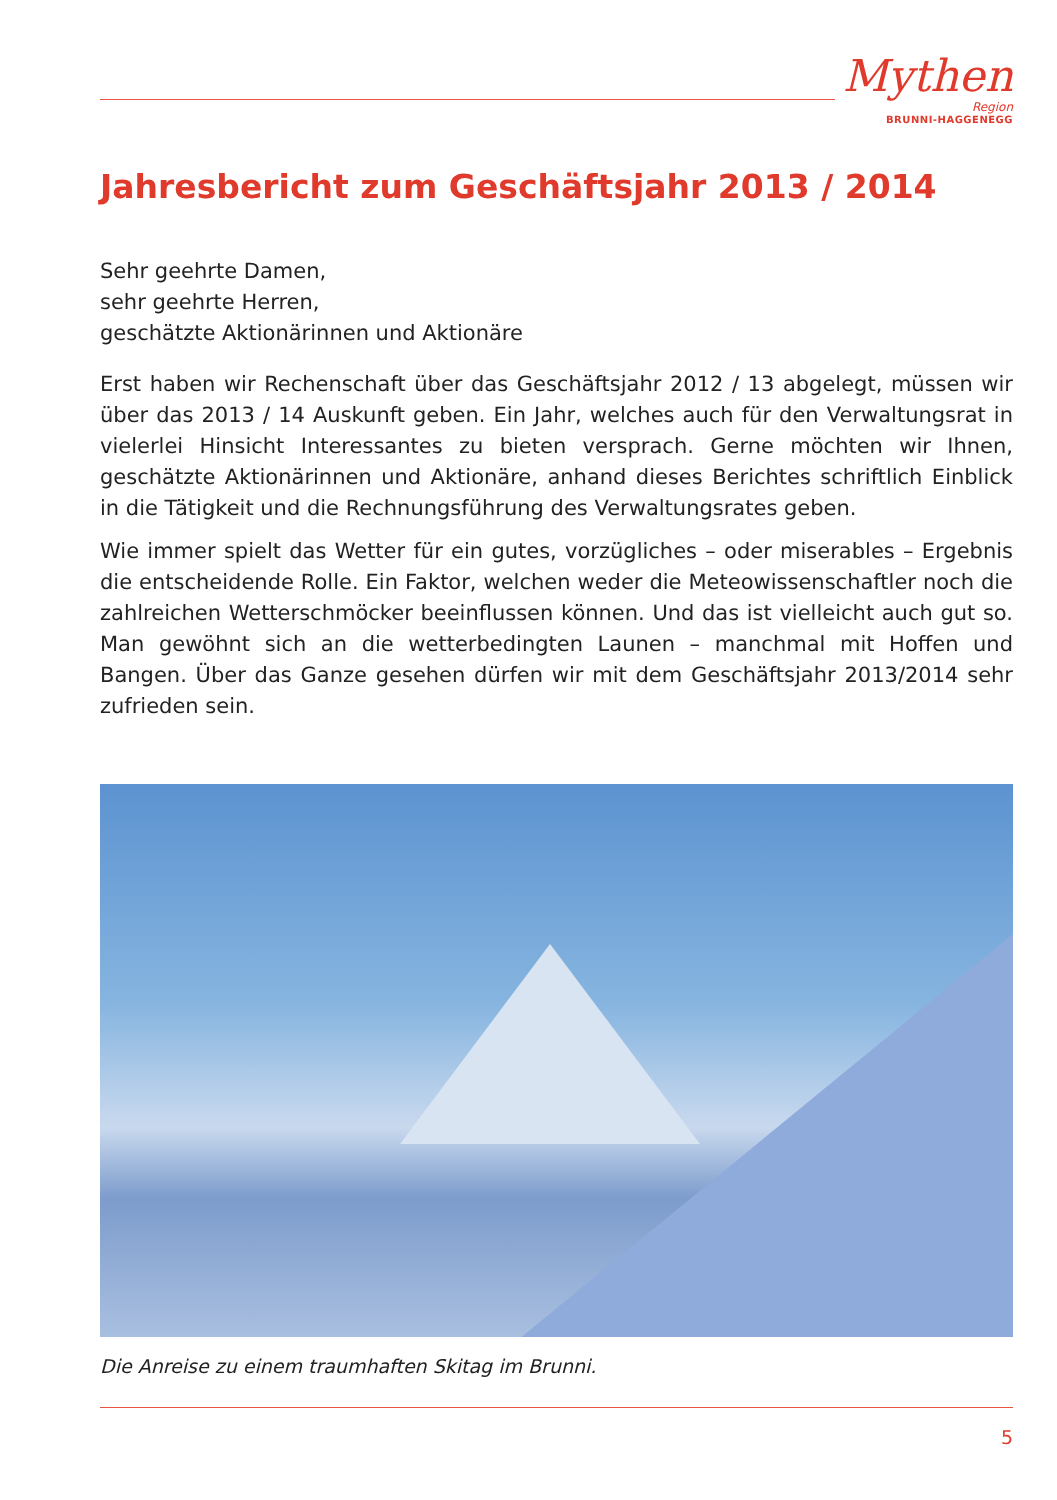Mythen
Region
BRUNNI-HAGGENEGG
Jahresbericht zum Geschäftsjahr 2013 / 2014
Sehr geehrte Damen,
sehr geehrte Herren,
geschätzte Aktionärinnen und Aktionäre
Erst haben wir Rechenschaft über das Geschäftsjahr 2012 / 13 abgelegt, müssen wir über das 2013 / 14 Auskunft geben. Ein Jahr, welches auch für den Verwaltungsrat in vielerlei Hinsicht Interessantes zu bieten versprach. Gerne möchten wir Ihnen, geschätzte Aktionärinnen und Aktionäre, anhand dieses Berichtes schriftlich Einblick in die Tätigkeit und die Rechnungsführung des Verwaltungsrates geben.
Wie immer spielt das Wetter für ein gutes, vorzügliches – oder miserables – Ergebnis die entscheidende Rolle. Ein Faktor, welchen weder die Meteowissenschaftler noch die zahlreichen Wetterschmöcker beeinflussen können. Und das ist vielleicht auch gut so. Man gewöhnt sich an die wetterbedingten Launen – manchmal mit Hoffen und Bangen. Über das Ganze gesehen dürfen wir mit dem Geschäftsjahr 2013/2014 sehr zufrieden sein.
Die Anreise zu einem traumhaften Skitag im Brunni.
5